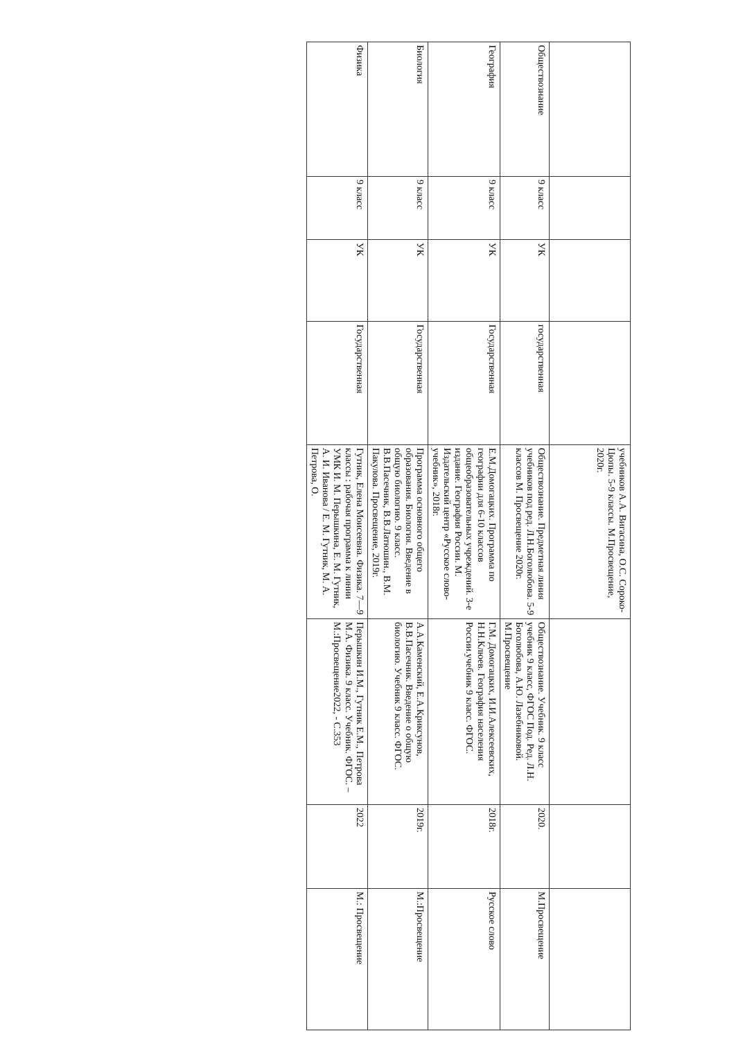| | | | | учебников А.А. Вигасина, О.С. Сороко-Цюпы. 5-9 классы. М.Просвещение, 2020г. | | | |
| Обществознание | 9 класс | УК | государственная | Обществознание. Предметная линия учебников под ред. Л.Н.Боголюбова. 5-9 классов М. Просвещение 2020г. | Обществознание. Учебник. 9 класс учебник 9 класс, ФГОС Под. Ред. Л.Н. Боголюбова, А.Ю. Лазебниковой. М.Просвещение | 2020. | М.Просвещение |
| География | 9 класс | УК | Государственная | Е.М.Домогацких. Программа по географии для 6-10 классов общеобразовательных учреждений. 3-е издание. География России. М. Издательский центр «Русское слово- учебник», 2018г. | Г.М. Домогацких, И.И.Алексеевских, Н.Н.Клюев. География населения России.учебник 9 класс. ФГОС. | 2018г. | Русское слово |
| Биология | 9 класс | УК | Государственная | Программа основного общего образования. Биология. Введение в общую биологию. 9 класс. В.В.Пасечник, В.В.Латюшин., В.М. Пакулова. Просвещение, 2019г. | А.А.Каменский, Е.А.Криксунов, В.В.Пасечник. Введение о общую биологию. Учебник 9 класс. ФГОС. | 2019г. | М.:Просвещение |
| Физика | 9 класс | УК | Государственная | Гутник, Елена Моисеевна. Физика. 7—9 классы : рабочая программа к линии УМК И. М. Перышкина, Е. М. Гутник, А. И. Иванова / Е. М. Гутник, М. А. Петрова, О. | Перышкин И.М., Гутник Е.М., Петрова М.А. Физика. 9 класс. Учебник. ФГОС. – М.:Просвещение2022, - С.353 | 2022 | М.: Просвещение |